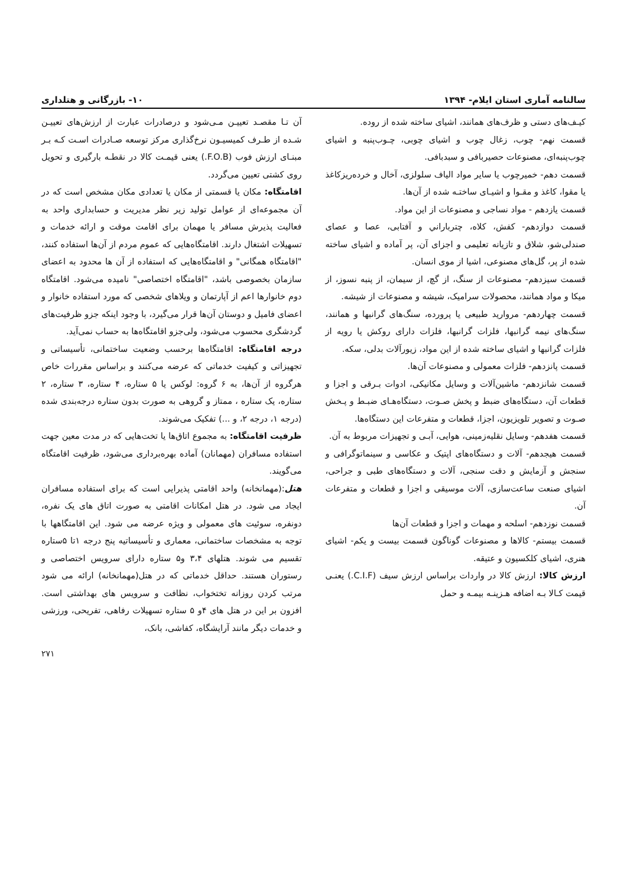سالنامه آماری استان ایلام- ۱۳۹۴ ۱۰- بازرگانی و هتلداری
کیـف‌های دستی و ظرف‌های همانند، اشیای ساخته شده از روده.
قسمت نهم- چوب، زغال چوب و اشیای چوبی، چـوب‌پنبه و اشیای چوب‌پنبه‌ای، مصنوعات حصیربافی و سبدبافی.
قسمت دهم- خمیرچوب یا سایر مواد الیاف سلولزی، آخال و خرده‌ریزکاغذ یا مقوا، کاغذ و مقـوا و اشیـای ساختـه شده از آن‌ها.
قسمت یازدهم - مواد نساجی و مصنوعات از این مواد.
قسمت دوازدهم- کفش، کلاه، چترباراني و آفتابی، عصا و عصای صندلی‌شو، شلاق و تازیانه تعلیمی و اجزای آن، پر آماده و اشیای ساخته شده از پر، گل‌های مصنوعی، اشیا از موی انسان.
قسمت سیزدهم- مصنوعات از سنگ، از گچ، از سیمان، از پنبه نسوز، از میکا و مواد همانند، محصولات سرامیک، شیشه و مصنوعات از شیشه.
قسمت چهاردهم- مروارید طبیعی یا پرورده، سنگ‌های گرانبها و همانند، سنگ‌های نیمه گرانبها، فلزات گرانبها، فلزات دارای روکش یا رویه از فلزات گرانبها و اشیای ساخته شده از این مواد، زیورآلات بدلی، سکه.
قسمت پانزدهم- فلزات معمولی و مصنوعات آن‌ها.
قسمت شانزدهم- ماشین‌آلات و وسایل مکانیکی، ادوات بـرقی و اجزا و قطعات آن، دستگاه‌های ضبط و پخش صـوت، دستگاه‌هـای ضبـط و پـخش صـوت و تصویر تلویزیون، اجزا، قطعات و متفرعات این دستگاه‌ها.
قسمت هفدهم- وسایل نقلیه‌زمینی، هوایی، آبـی و تجهیزات مربوط به آن.
قسمت هیجدهم- آلات و دستگاه‌های اپتیک و عکاسی و سینماتوگرافی و سنجش و آزمایش و دقت سنجی، آلات و دستگاه‌های طبی و جراحی، اشیای صنعت ساعت‌سازی، آلات موسیقی و اجزا و قطعات و متفرعات آن.
قسمت نوزدهم- اسلحه و مهمات و اجزا و قطعات آن‌ها
قسمت بیستم- کالاها و مصنوعات گوناگون قسمت بیست و یکم- اشیای هنری، اشیای کلکسیون و عتیقه.
ارزش کالا: ارزش کالا در واردات براساس ارزش سیف (C.I.F.) یعنـی قیمت کـالا بـه اضافه هـزینـه بیمـه و حمل
آن تـا مقصـد تعییـن مـی‌شود و درصادرات عبارت از ارزش‌های تعییـن شـده از طـرف کمیسیـون نرخ‌گذاری مرکز توسعه صـادرات اسـت کـه بـر مبنـای ارزش فوب (F.O.B.) یعنی قیمـت کالا در نقطـه بارگیری و تحویل روی کشتی تعیین می‌گردد.
اقامتگاه: مکان یا قسمتی از مکان یا تعدادی مکان مشخص است که در آن مجموعه‌ای از عوامل تولید زیر نظر مدیریت و حسابداری واحد به فعالیت پذیرش مسافر یا مهمان برای اقامت موقت و ارائه خدمات و تسهیلات اشتغال دارند. اقامتگاه‌هایی که عموم مردم از آن‌ها استفاده کنند، "اقامتگاه همگانی" و اقامتگاه‌هایی که استفاده از آن ها محدود به اعضای سازمان بخصوصی باشد، "اقامتگاه اختصاصی" نامیده می‌شود. اقامتگاه دوم خانوارها اعم از آپارتمان و ویلاهای شخصی که مورد استفاده خانوار و اعضای فامیل و دوستان آن‌ها قرار می‌گیرد، با وجود اینکه جزو ظرفیت‌های گردشگری محسوب می‌شود، ولی‌جزو اقامتگاه‌ها به حساب نمی‌آید.
درجه اقامتگاه: اقامتگاه‌ها برحسب وضعیت ساختمانی، تأسیساتی و تجهیزاتی و کیفیت خدماتی که عرضه می‌کنند و براساس مقررات خاص هرگروه از آن‌ها، به ۶ گروه: لوکس یا ۵ ستاره، ۴ ستاره، ۳ ستاره، ۲ ستاره، یک ستاره ، ممتاز و گروهی به صورت بدون ستاره درجه‌بندی شده (درجه ۱، درجه ۲، و ...) تفکیک می‌شوند.
ظرفیت اقامتگاه: به مجموع اتاق‌ها یا تخت‌هایی که در مدت معین جهت استفاده مسافران (مهمانان) آماده بهره‌برداری می‌شود، ظرفیت اقامتگاه می‌گویند.
هتل:(مهمانخانه) واحد اقامتی پذیرایی است که برای استفاده مسافران ایجاد می شود. در هتل امکانات اقامتی به صورت اتاق های یک نفره، دونفره، سوئیت های معمولی و ویژه عرضه می شود. این اقامتگاهها با توجه به مشخصات ساختمانی، معماری و تأسیساتیه پنج درجه ۱تا ۵ستاره تقسیم می شوند. هتلهای ۳،۴ و۵ ستاره دارای سرویس اختصاصی و رستوران هستند. حداقل خدماتی که در هتل(مهمانخانه) ارائه می شود مرتب کردن روزانه تختخواب، نظافت و سرویس های بهداشتی است. افزون بر این در هتل های ۴و ۵ ستاره تسهیلات رفاهی، تفریحی، ورزشی و خدمات دیگر مانند آرایشگاه، کفاشی، بانک،
۲۷۱